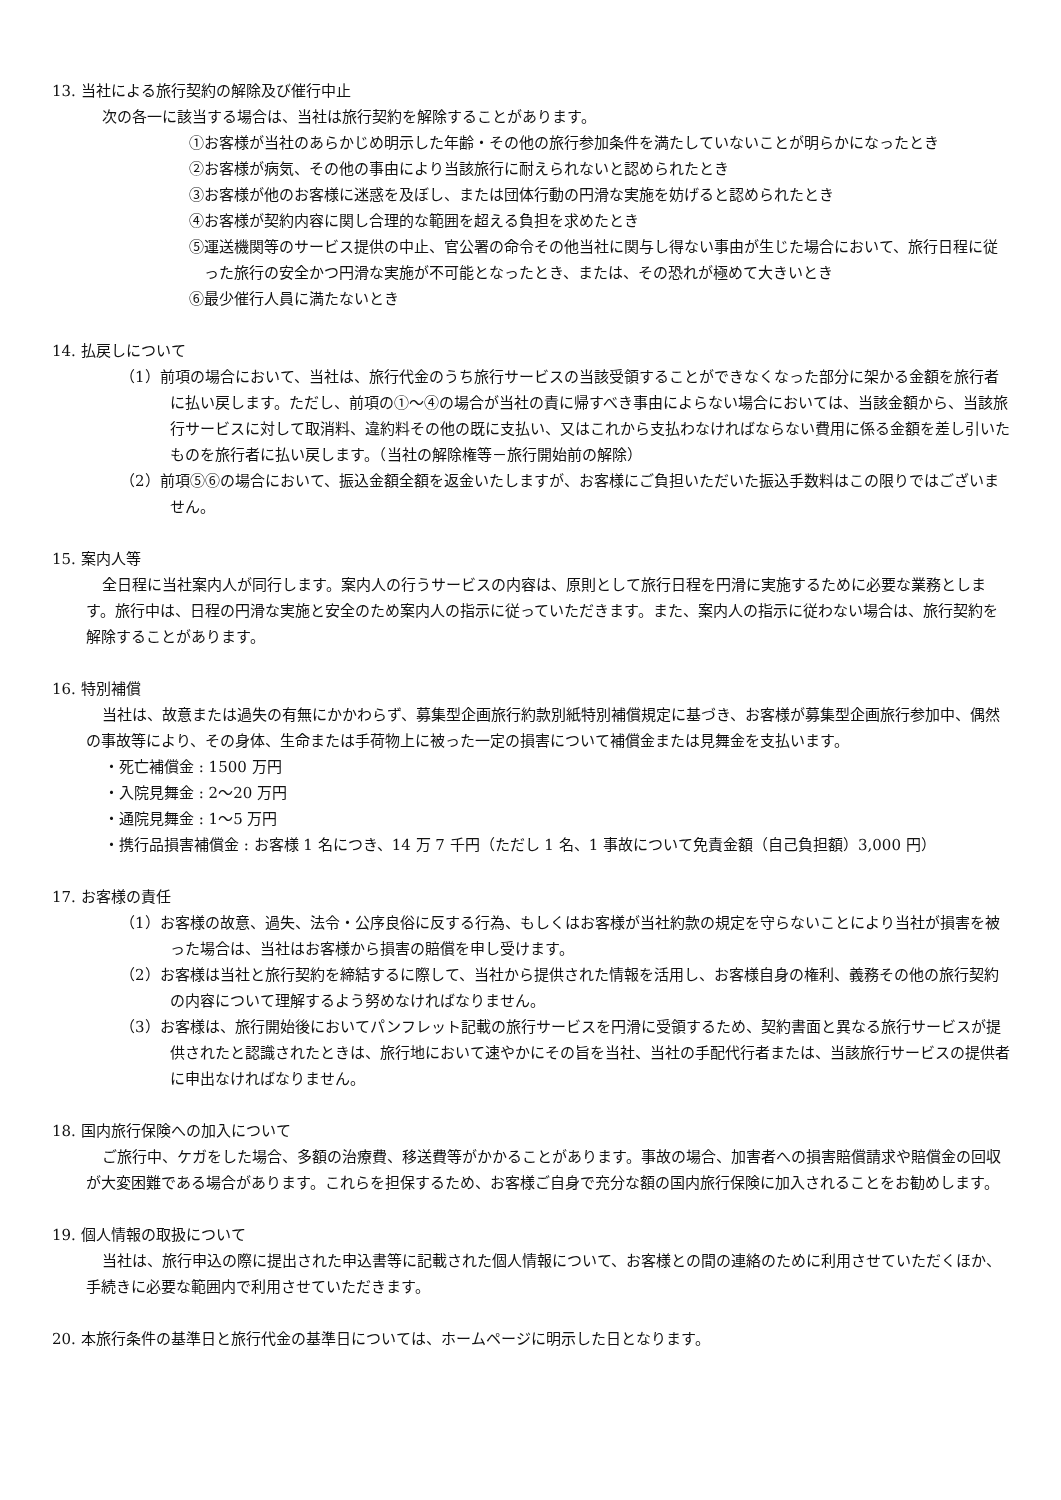13. 当社による旅行契約の解除及び催行中止
次の各一に該当する場合は、当社は旅行契約を解除することがあります。
①お客様が当社のあらかじめ明示した年齢・その他の旅行参加条件を満たしていないことが明らかになったとき
②お客様が病気、その他の事由により当該旅行に耐えられないと認められたとき
③お客様が他のお客様に迷惑を及ぼし、または団体行動の円滑な実施を妨げると認められたとき
④お客様が契約内容に関し合理的な範囲を超える負担を求めたとき
⑤運送機関等のサービス提供の中止、官公署の命令その他当社に関与し得ない事由が生じた場合において、旅行日程に従った旅行の安全かつ円滑な実施が不可能となったとき、または、その恐れが極めて大きいとき
⑥最少催行人員に満たないとき
14. 払戻しについて
（1）前項の場合において、当社は、旅行代金のうち旅行サービスの当該受領することができなくなった部分に架かる金額を旅行者に払い戻します。ただし、前項の①～④の場合が当社の責に帰すべき事由によらない場合においては、当該金額から、当該旅行サービスに対して取消料、違約料その他の既に支払い、又はこれから支払わなければならない費用に係る金額を差し引いたものを旅行者に払い戻します。（当社の解除権等－旅行開始前の解除）
（2）前項⑤⑥の場合において、振込金額全額を返金いたしますが、お客様にご負担いただいた振込手数料はこの限りではございません。
15. 案内人等
全日程に当社案内人が同行します。案内人の行うサービスの内容は、原則として旅行日程を円滑に実施するために必要な業務とします。旅行中は、日程の円滑な実施と安全のため案内人の指示に従っていただきます。また、案内人の指示に従わない場合は、旅行契約を解除することがあります。
16. 特別補償
当社は、故意または過失の有無にかかわらず、募集型企画旅行約款別紙特別補償規定に基づき、お客様が募集型企画旅行参加中、偶然の事故等により、その身体、生命または手荷物上に被った一定の損害について補償金または見舞金を支払います。
・死亡補償金 : 1500 万円
・入院見舞金 : 2～20 万円
・通院見舞金 : 1～5 万円
・携行品損害補償金 : お客様 1 名につき、14 万 7 千円（ただし 1 名、1 事故について免責金額（自己負担額）3,000 円）
17. お客様の責任
（1）お客様の故意、過失、法令・公序良俗に反する行為、もしくはお客様が当社約款の規定を守らないことにより当社が損害を被った場合は、当社はお客様から損害の賠償を申し受けます。
（2）お客様は当社と旅行契約を締結するに際して、当社から提供された情報を活用し、お客様自身の権利、義務その他の旅行契約の内容について理解するよう努めなければなりません。
（3）お客様は、旅行開始後においてパンフレット記載の旅行サービスを円滑に受領するため、契約書面と異なる旅行サービスが提供されたと認識されたときは、旅行地において速やかにその旨を当社、当社の手配代行者または、当該旅行サービスの提供者に申出なければなりません。
18. 国内旅行保険への加入について
ご旅行中、ケガをした場合、多額の治療費、移送費等がかかることがあります。事故の場合、加害者への損害賠償請求や賠償金の回収が大変困難である場合があります。これらを担保するため、お客様ご自身で充分な額の国内旅行保険に加入されることをお勧めします。
19. 個人情報の取扱について
当社は、旅行申込の際に提出された申込書等に記載された個人情報について、お客様との間の連絡のために利用させていただくほか、手続きに必要な範囲内で利用させていただきます。
20. 本旅行条件の基準日と旅行代金の基準日については、ホームページに明示した日となります。